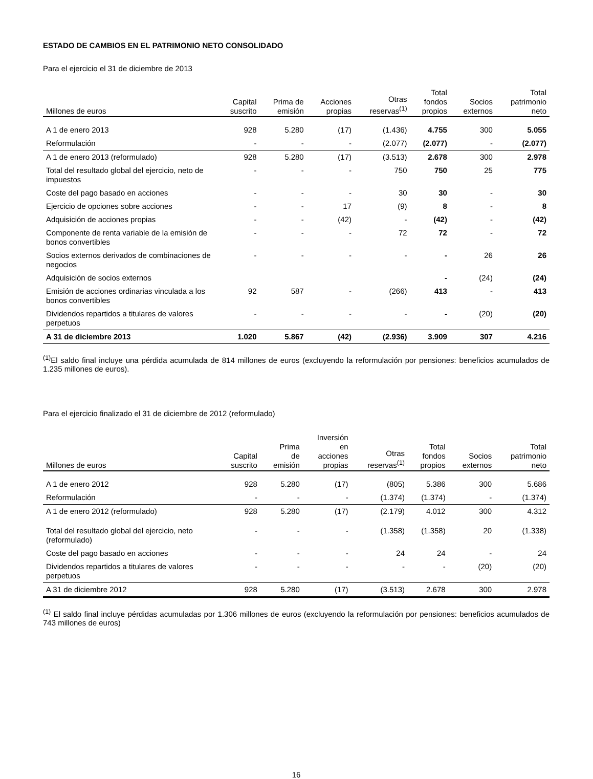ESTADO DE CAMBIOS EN EL PATRIMONIO NETO CONSOLIDADO
Para el ejercicio el 31 de diciembre de 2013
| Millones de euros | Capital suscrito | Prima de emisión | Acciones propias | Otras reservas<sup>(1)</sup> | Total fondos propios | Socios externos | Total patrimonio neto |
| --- | --- | --- | --- | --- | --- | --- | --- |
| A 1 de enero 2013 | 928 | 5.280 | (17) | (1.436) | 4.755 | 300 | 5.055 |
| Reformulación | - | - | - | (2.077) | (2.077) | - | (2.077) |
| A 1 de enero 2013 (reformulado) | 928 | 5.280 | (17) | (3.513) | 2.678 | 300 | 2.978 |
| Total del resultado global del ejercicio, neto de impuestos | - | - | - | 750 | 750 | 25 | 775 |
| Coste del pago basado en acciones | - | - | - | 30 | 30 | - | 30 |
| Ejercicio de opciones sobre acciones | - | - | 17 | (9) | 8 | - | 8 |
| Adquisición de acciones propias | - | - | (42) | - | (42) | - | (42) |
| Componente de renta variable de la emisión de bonos convertibles | - | - | - | 72 | 72 | - | 72 |
| Socios externos derivados de combinaciones de negocios | - | - | - | - | - | 26 | 26 |
| Adquisición de socios externos | | | | | - | (24) | (24) |
| Emisión de acciones ordinarias vinculada a los bonos convertibles | 92 | 587 | - | (266) | 413 | - | 413 |
| Dividendos repartidos a titulares de valores perpetuos | - | - | - | - | - | (20) | (20) |
| A 31 de diciembre 2013 | 1.020 | 5.867 | (42) | (2.936) | 3.909 | 307 | 4.216 |
<sup>(1)</sup> El saldo final incluye una pérdida acumulada de 814 millones de euros (excluyendo la reformulación por pensiones: beneficios acumulados de 1.235 millones de euros).
Para el ejercicio finalizado el 31 de diciembre de 2012 (reformulado)
| Millones de euros | Capital suscrito | Prima de emisión | Inversión en acciones propias | Otras reservas<sup>(1)</sup> | Total fondos propios | Socios externos | Total patrimonio neto |
| --- | --- | --- | --- | --- | --- | --- | --- |
| A 1 de enero 2012 | 928 | 5.280 | (17) | (805) | 5.386 | 300 | 5.686 |
| Reformulación | - | - | - | (1.374) | (1.374) | - | (1.374) |
| A 1 de enero 2012 (reformulado) | 928 | 5.280 | (17) | (2.179) | 4.012 | 300 | 4.312 |
| Total del resultado global del ejercicio, neto (reformulado) | - | - | - | (1.358) | (1.358) | 20 | (1.338) |
| Coste del pago basado en acciones | - | - | - | 24 | 24 | - | 24 |
| Dividendos repartidos a titulares de valores perpetuos | - | - | - | - | - | (20) | (20) |
| A 31 de diciembre 2012 | 928 | 5.280 | (17) | (3.513) | 2.678 | 300 | 2.978 |
<sup>(1)</sup> El saldo final incluye pérdidas acumuladas por 1.306 millones de euros (excluyendo la reformulación por pensiones: beneficios acumulados de 743 millones de euros)
16